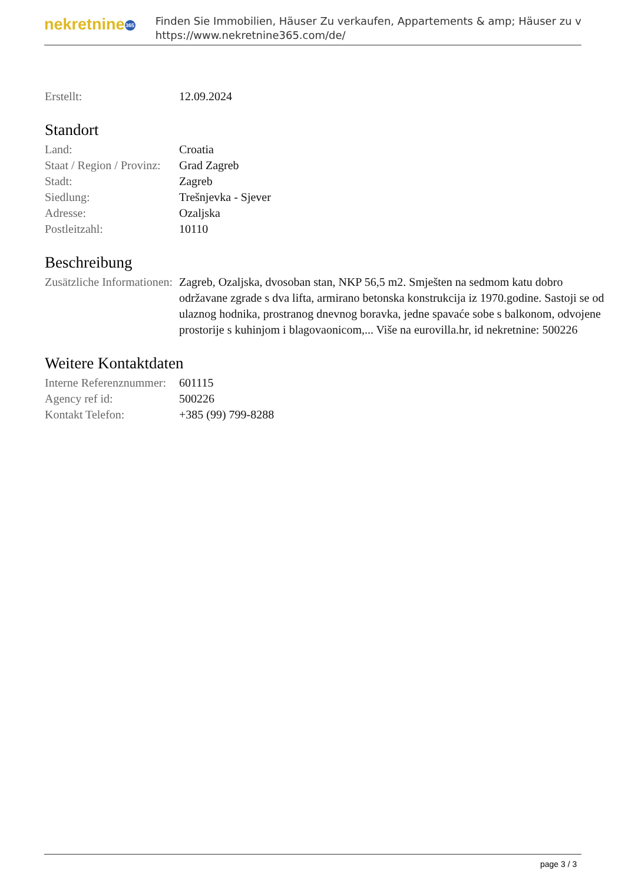nekretnine 365
Finden Sie Immobilien, Häuser Zu verkaufen, Appartements & amp; Häuser zu v
https://www.nekretnine365.com/de/
| Erstellt: | 12.09.2024 |
Standort
| Land: | Croatia |
| Staat / Region / Provinz: | Grad Zagreb |
| Stadt: | Zagreb |
| Siedlung: | Trešnjevka - Sjever |
| Adresse: | Ozaljska |
| Postleitzahl: | 10110 |
Beschreibung
| Zusätzliche Informationen: | Zagreb, Ozaljska, dvosoban stan, NKP 56,5 m2. Smješten na sedmom katu dobro održavane zgrade s dva lifta, armirano betonska konstrukcija iz 1970.godine. Sastoji se od ulaznog hodnika, prostranog dnevnog boravka, jedne spavaće sobe s balkonom, odvojene prostorije s kuhinjom i blagovaonicom,... Više na eurovilla.hr, id nekretnine: 500226 |
Weitere Kontaktdaten
| Interne Referenznummer: | 601115 |
| Agency ref id: | 500226 |
| Kontakt Telefon: | +385 (99) 799-8288 |
page 3 / 3